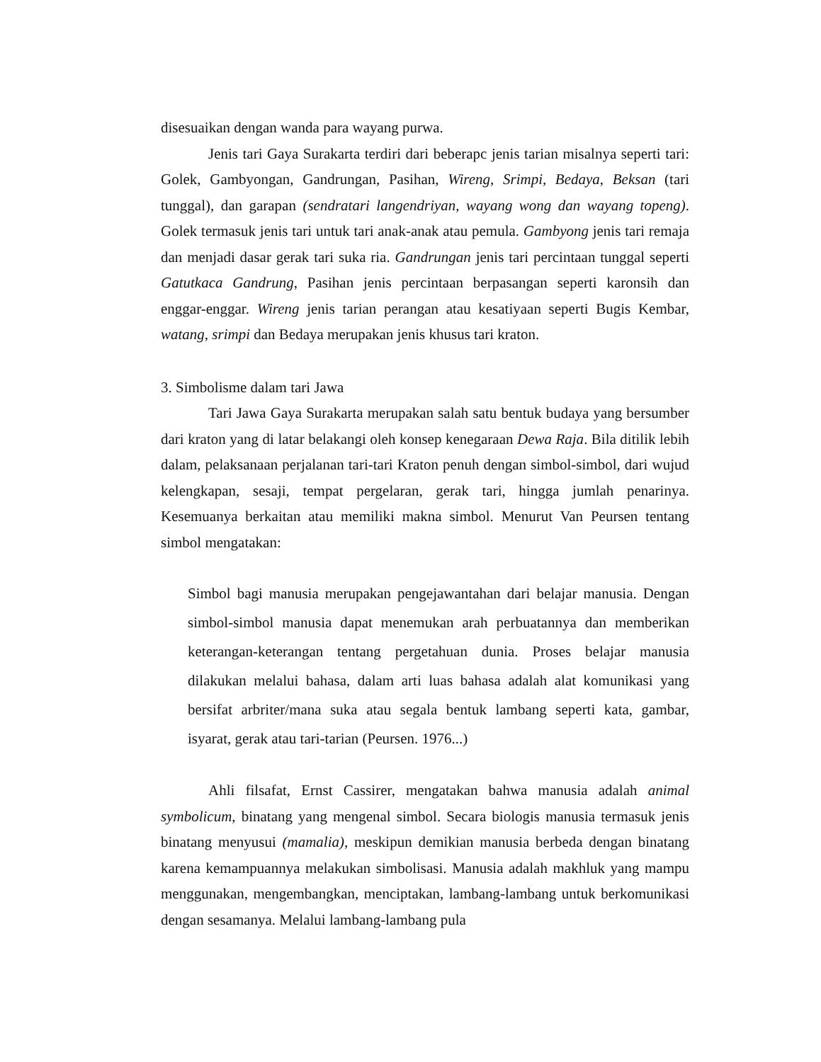disesuaikan dengan wanda para wayang purwa.
Jenis tari Gaya Surakarta terdiri dari beberapc jenis tarian misalnya seperti tari: Golek, Gambyongan, Gandrungan, Pasihan, Wireng, Srimpi, Bedaya, Beksan (tari tunggal), dan garapan (sendratari langendriyan, wayang wong dan wayang topeng). Golek termasuk jenis tari untuk tari anak-anak atau pemula. Gambyong jenis tari remaja dan menjadi dasar gerak tari suka ria. Gandrungan jenis tari percintaan tunggal seperti Gatutkaca Gandrung, Pasihan jenis percintaan berpasangan seperti karonsih dan enggar-enggar. Wireng jenis tarian perangan atau kesatiyaan seperti Bugis Kembar, watang, srimpi dan Bedaya merupakan jenis khusus tari kraton.
3. Simbolisme dalam tari Jawa
Tari Jawa Gaya Surakarta merupakan salah satu bentuk budaya yang bersumber dari kraton yang di latar belakangi oleh konsep kenegaraan Dewa Raja. Bila ditilik lebih dalam, pelaksanaan perjalanan tari-tari Kraton penuh dengan simbol-simbol, dari wujud kelengkapan, sesaji, tempat pergelaran, gerak tari, hingga jumlah penarinya. Kesemuanya berkaitan atau memiliki makna simbol. Menurut Van Peursen tentang simbol mengatakan:
Simbol bagi manusia merupakan pengejawantahan dari belajar manusia. Dengan simbol-simbol manusia dapat menemukan arah perbuatannya dan memberikan keterangan-keterangan tentang pergetahuan dunia. Proses belajar manusia dilakukan melalui bahasa, dalam arti luas bahasa adalah alat komunikasi yang bersifat arbriter/mana suka atau segala bentuk lambang seperti kata, gambar, isyarat, gerak atau tari-tarian (Peursen. 1976...)
Ahli filsafat, Ernst Cassirer, mengatakan bahwa manusia adalah animal symbolicum, binatang yang mengenal simbol. Secara biologis manusia termasuk jenis binatang menyusui (mamalia), meskipun demikian manusia berbeda dengan binatang karena kemampuannya melakukan simbolisasi. Manusia adalah makhluk yang mampu menggunakan, mengembangkan, menciptakan, lambang-lambang untuk berkomunikasi dengan sesamanya. Melalui lambang-lambang pula